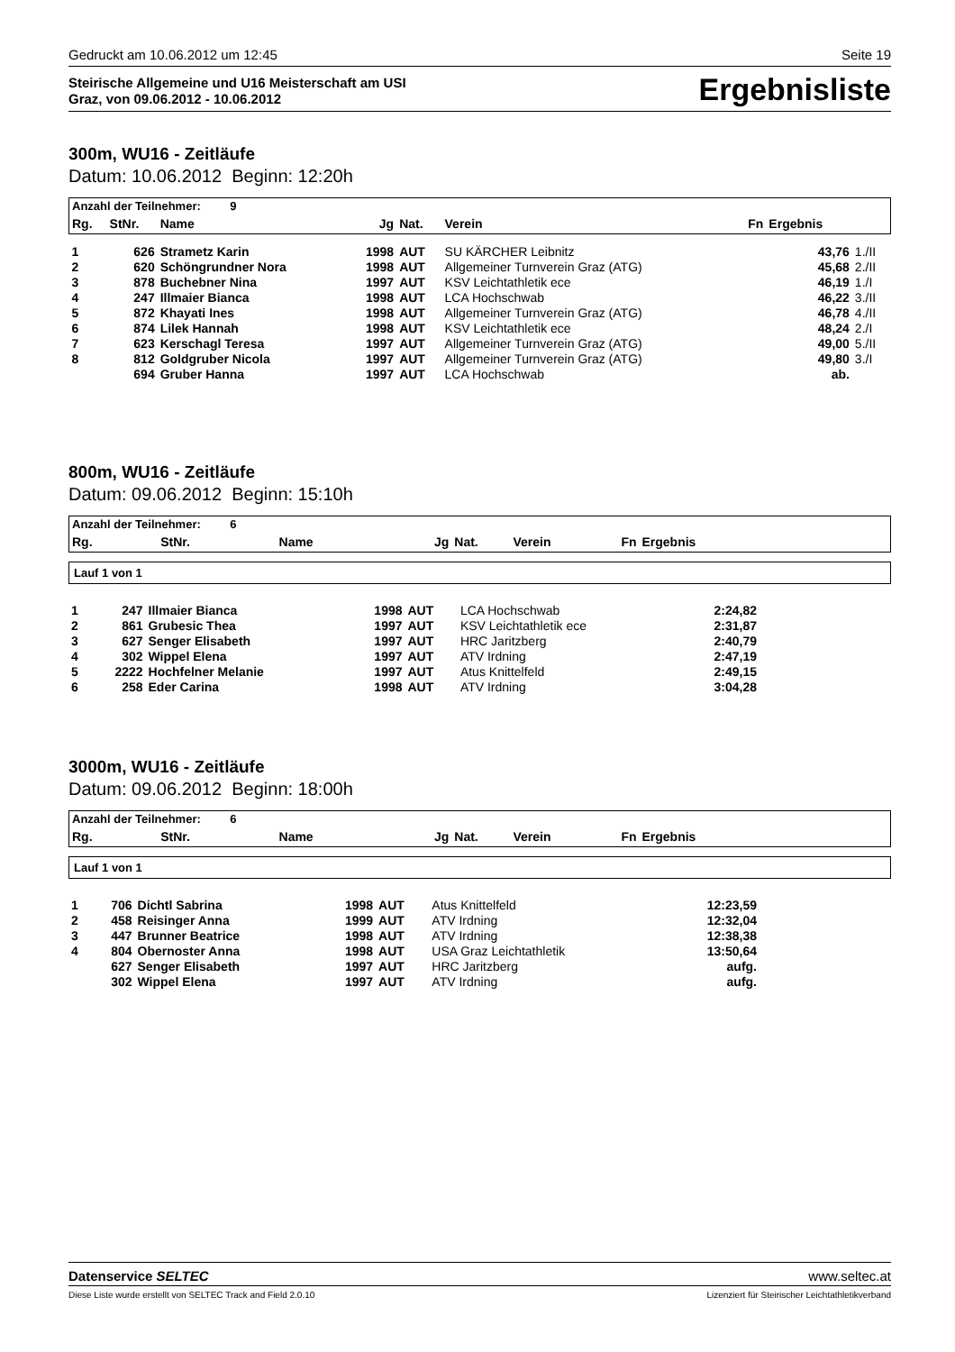Gedruckt am 10.06.2012 um 12:45 Seite 19
Steirische Allgemeine und U16 Meisterschaft am USI
Graz, von 09.06.2012 - 10.06.2012
Ergebnisliste
300m, WU16 - Zeitläufe
Datum: 10.06.2012 Beginn: 12:20h
| Anzahl der Teilnehmer: 9 | | | | | | | | |
| --- | --- | --- | --- | --- | --- | --- | --- | --- |
| Rg. | StNr. | Name | Jg | Nat. | Verein | Fn | Ergebnis | |
| 1 | 626 | Strametz Karin | 1998 | AUT | SU KÄRCHER Leibnitz | | 43,76 | 1./II |
| 2 | 620 | Schöngrundner Nora | 1998 | AUT | Allgemeiner Turnverein Graz (ATG) | | 45,68 | 2./II |
| 3 | 878 | Buchebner Nina | 1997 | AUT | KSV Leichtathletik ece | | 46,19 | 1./I |
| 4 | 247 | Illmaier Bianca | 1998 | AUT | LCA Hochschwab | | 46,22 | 3./II |
| 5 | 872 | Khayati Ines | 1998 | AUT | Allgemeiner Turnverein Graz (ATG) | | 46,78 | 4./II |
| 6 | 874 | Lilek Hannah | 1998 | AUT | KSV Leichtathletik ece | | 48,24 | 2./I |
| 7 | 623 | Kerschagl Teresa | 1997 | AUT | Allgemeiner Turnverein Graz (ATG) | | 49,00 | 5./II |
| 8 | 812 | Goldgruber Nicola | 1997 | AUT | Allgemeiner Turnverein Graz (ATG) | | 49,80 | 3./I |
| | 694 | Gruber Hanna | 1997 | AUT | LCA Hochschwab | | ab. | |
800m, WU16 - Zeitläufe
Datum: 09.06.2012 Beginn: 15:10h
| Anzahl der Teilnehmer: 6 | | | | | | | | |
| --- | --- | --- | --- | --- | --- | --- | --- | --- |
| Rg. | StNr. | Name | Jg | Nat. | Verein | Fn | Ergebnis | |
Lauf 1 von 1
| 1 | 247 | Illmaier Bianca | 1998 | AUT | LCA Hochschwab | 2:24,82 | |
| 2 | 861 | Grubesic Thea | 1997 | AUT | KSV Leichtathletik ece | 2:31,87 | |
| 3 | 627 | Senger Elisabeth | 1997 | AUT | HRC Jaritzberg | 2:40,79 | |
| 4 | 302 | Wippel Elena | 1997 | AUT | ATV Irdning | 2:47,19 | |
| 5 | 2222 | Hochfelner Melanie | 1997 | AUT | Atus Knittelfeld | 2:49,15 | |
| 6 | 258 | Eder Carina | 1998 | AUT | ATV Irdning | 3:04,28 | |
3000m, WU16 - Zeitläufe
Datum: 09.06.2012 Beginn: 18:00h
| Anzahl der Teilnehmer: 6 | | | | | | | | |
| --- | --- | --- | --- | --- | --- | --- | --- | --- |
| Rg. | StNr. | Name | Jg | Nat. | Verein | Fn | Ergebnis | |
Lauf 1 von 1
| 1 | 706 | Dichtl Sabrina | 1998 | AUT | Atus Knittelfeld | 12:23,59 | |
| 2 | 458 | Reisinger Anna | 1999 | AUT | ATV Irdning | 12:32,04 | |
| 3 | 447 | Brunner Beatrice | 1998 | AUT | ATV Irdning | 12:38,38 | |
| 4 | 804 | Obernoster Anna | 1998 | AUT | USA Graz Leichtathletik | 13:50,64 | |
| | 627 | Senger Elisabeth | 1997 | AUT | HRC Jaritzberg | aufg. | |
| | 302 | Wippel Elena | 1997 | AUT | ATV Irdning | aufg. | |
Datenservice SELTEC www.seltec.at
Diese Liste wurde erstellt von SELTEC Track and Field 2.0.10 Lizenziert für Steirischer Leichtathletikverband